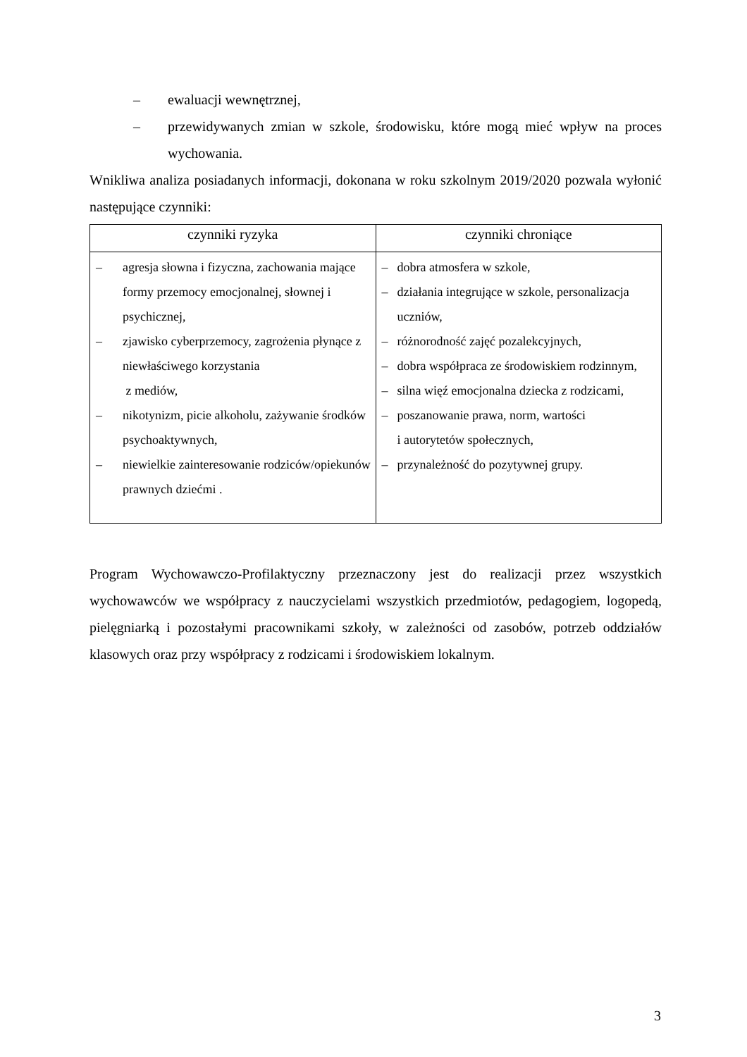– ewaluacji wewnętrznej,
– przewidywanych zmian w szkole, środowisku, które mogą mieć wpływ na proces wychowania.
Wnikliwa analiza posiadanych informacji, dokonana w roku szkolnym 2019/2020 pozwala wyłonić następujące czynniki:
| czynniki ryzyka | czynniki chroniące |
| --- | --- |
| – agresja słowna i fizyczna, zachowania mające formy przemocy emocjonalnej, słownej i psychicznej, – zjawisko cyberprzemocy, zagrożenia płynące z niewłaściwego korzystania z mediów, – nikotynizm, picie alkoholu, zażywanie środków psychoaktywnych, – niewielkie zainteresowanie rodziców/opiekunów prawnych dziećmi . | – dobra atmosfera w szkole, – działania integrujące w szkole, personalizacja uczniów, – różnorodność zajęć pozalekcyjnych, – dobra współpraca ze środowiskiem rodzinnym, – silna więź emocjonalna dziecka z rodzicami, – poszanowanie prawa, norm, wartości i autorytetów społecznych, – przynależność do pozytywnej grupy. |
Program Wychowawczo-Profilaktyczny przeznaczony jest do realizacji przez wszystkich wychowawców we współpracy z nauczycielami wszystkich przedmiotów, pedagogiem, logopedą, pielęgniarką i pozostałymi pracownikami szkoły, w zależności od zasobów, potrzeb oddziałów klasowych oraz przy współpracy z rodzicami i środowiskiem lokalnym.
3